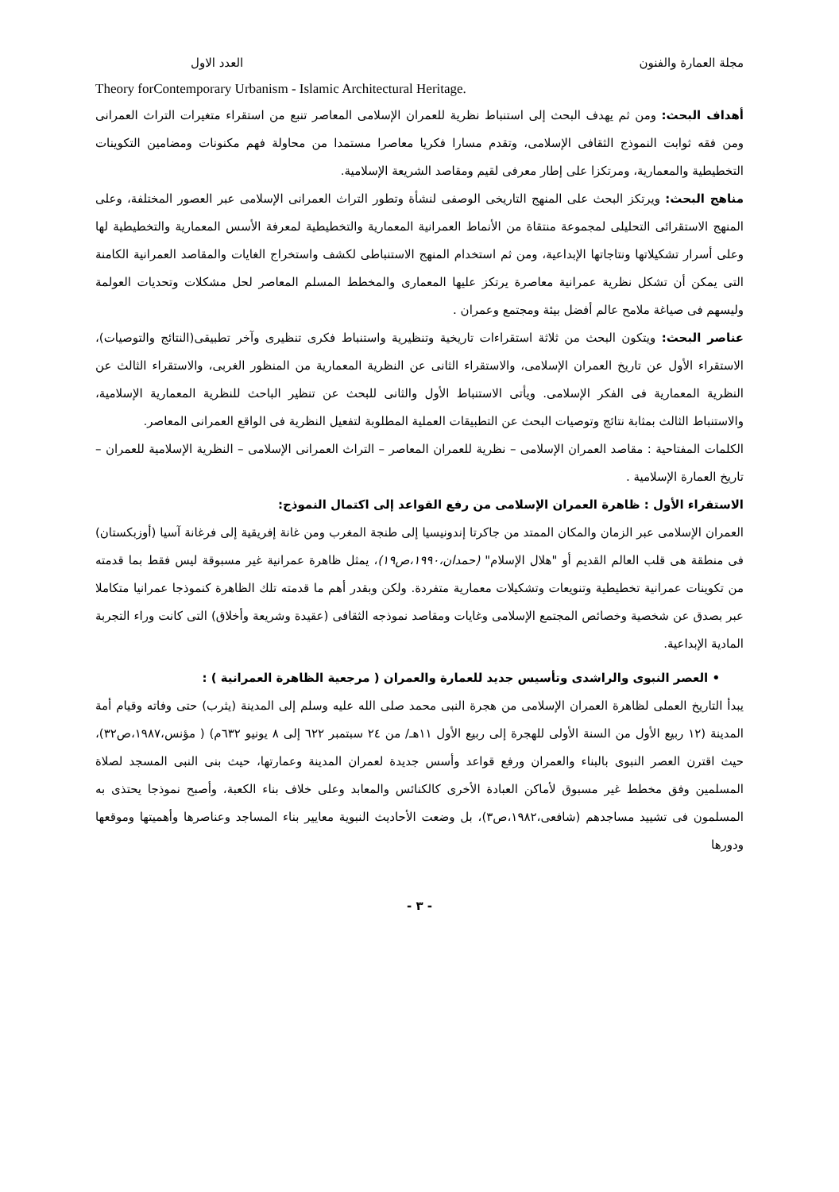مجلة العمارة والفنون العدد الاول
Theory forContemporary Urbanism - Islamic Architectural Heritage.
أهداف البحث: ومن ثم يهدف البحث إلى استنباط نظرية للعمران الإسلامى المعاصر تنبع من استقراء متغيرات التراث العمرانى ومن فقه ثوابت النموذج الثقافى الإسلامى، وتقدم مسارا فكريا معاصرا مستمدا من محاولة فهم مكنونات ومضامين التكوينات التخطيطية والمعمارية، ومرتكزا على إطار معرفى لقيم ومقاصد الشريعة الإسلامية.
مناهج البحث: ويرتكز البحث على المنهج التاريخى الوصفى لنشأة وتطور التراث العمرانى الإسلامى عبر العصور المختلفة، وعلى المنهج الاستقرائى التحليلى لمجموعة منتقاة من الأنماط العمرانية المعمارية والتخطيطية لمعرفة الأسس المعمارية والتخطيطية لها وعلى أسرار تشكيلاتها ونتاجاتها الإبداعية، ومن ثم استخدام المنهج الاستنباطى لكشف واستخراج الغايات والمقاصد العمرانية الكامنة التى يمكن أن تشكل نظرية عمرانية معاصرة يرتكز عليها المعمارى والمخطط المسلم المعاصر لحل مشكلات وتحديات العولمة وليسهم فى صياغة ملامح عالم أفضل بيئة ومجتمع وعمران .
عناصر البحث: ويتكون البحث من ثلاثة استقراءات تاريخية وتنظيرية واستنباط فكرى تنظيرى وآخر تطبيقى(النتائج والتوصيات)، الاستقراء الأول عن تاريخ العمران الإسلامى، والاستقراء الثانى عن النظرية المعمارية من المنظور الغربى، والاستقراء الثالث عن النظرية المعمارية فى الفكر الإسلامى. ويأتى الاستنباط الأول والثانى للبحث عن تنظير الباحث للنظرية المعمارية الإسلامية، والاستنباط الثالث بمثابة نتائج وتوصيات البحث عن التطبيقات العملية المطلوبة لتفعيل النظرية فى الواقع العمرانى المعاصر.
الكلمات المفتاحية : مقاصد العمران الإسلامى – نظرية للعمران المعاصر – التراث العمرانى الإسلامى – النظرية الإسلامية للعمران – تاريخ العمارة الإسلامية .
الاستقراء الأول : ظاهرة العمران الإسلامى من رفع القواعد إلى اكتمال النموذج:
العمران الإسلامى عبر الزمان والمكان الممتد من جاكرتا إندونيسيا إلى طنجة المغرب ومن غانة إفريقية إلى فرغانة آسيا (أوزبكستان) فى منطقة هى قلب العالم القديم أو "هلال الإسلام" (حمدان،١٩٩٠،ص١٩)، يمثل ظاهرة عمرانية غير مسبوقة ليس فقط بما قدمته من تكوينات عمرانية تخطيطية وتنويعات وتشكيلات معمارية متفردة. ولكن وبقدر أهم ما قدمته تلك الظاهرة كنموذجا عمرانيا متكاملا عبر بصدق عن شخصية وخصائص المجتمع الإسلامى وغايات ومقاصد نموذجه الثقافى (عقيدة وشريعة وأخلاق) التى كانت وراء التجربة المادية الإبداعية.
• العصر النبوى والراشدى وتأسيس جديد للعمارة والعمران ( مرجعية الظاهرة العمرانية ) :
يبدأ التاريخ العملى لظاهرة العمران الإسلامى من هجرة النبى محمد صلى الله عليه وسلم إلى المدينة (يثرب) حتى وفاته وقيام أمة المدينة (١٢ ربيع الأول من السنة الأولى للهجرة إلى ربيع الأول ١١هـ/ من ٢٤ سبتمبر ٦٢٢ إلى ٨ يونيو ٦٣٢م) ( مؤنس،١٩٨٧،ص٣٢)، حيث اقترن العصر النبوى بالبناء والعمران ورفع قواعد وأسس جديدة لعمران المدينة وعمارتها، حيث بنى النبى المسجد لصلاة المسلمين وفق مخطط غير مسبوق لأماكن العبادة الأخرى كالكنائس والمعابد وعلى خلاف بناء الكعبة، وأصبح نموذجا يحتذى به المسلمون فى تشييد مساجدهم (شافعى،١٩٨٢،ص٣)، بل وضعت الأحاديث النبوية معايير بناء المساجد وعناصرها وأهميتها وموقعها ودورها
- ٣ -